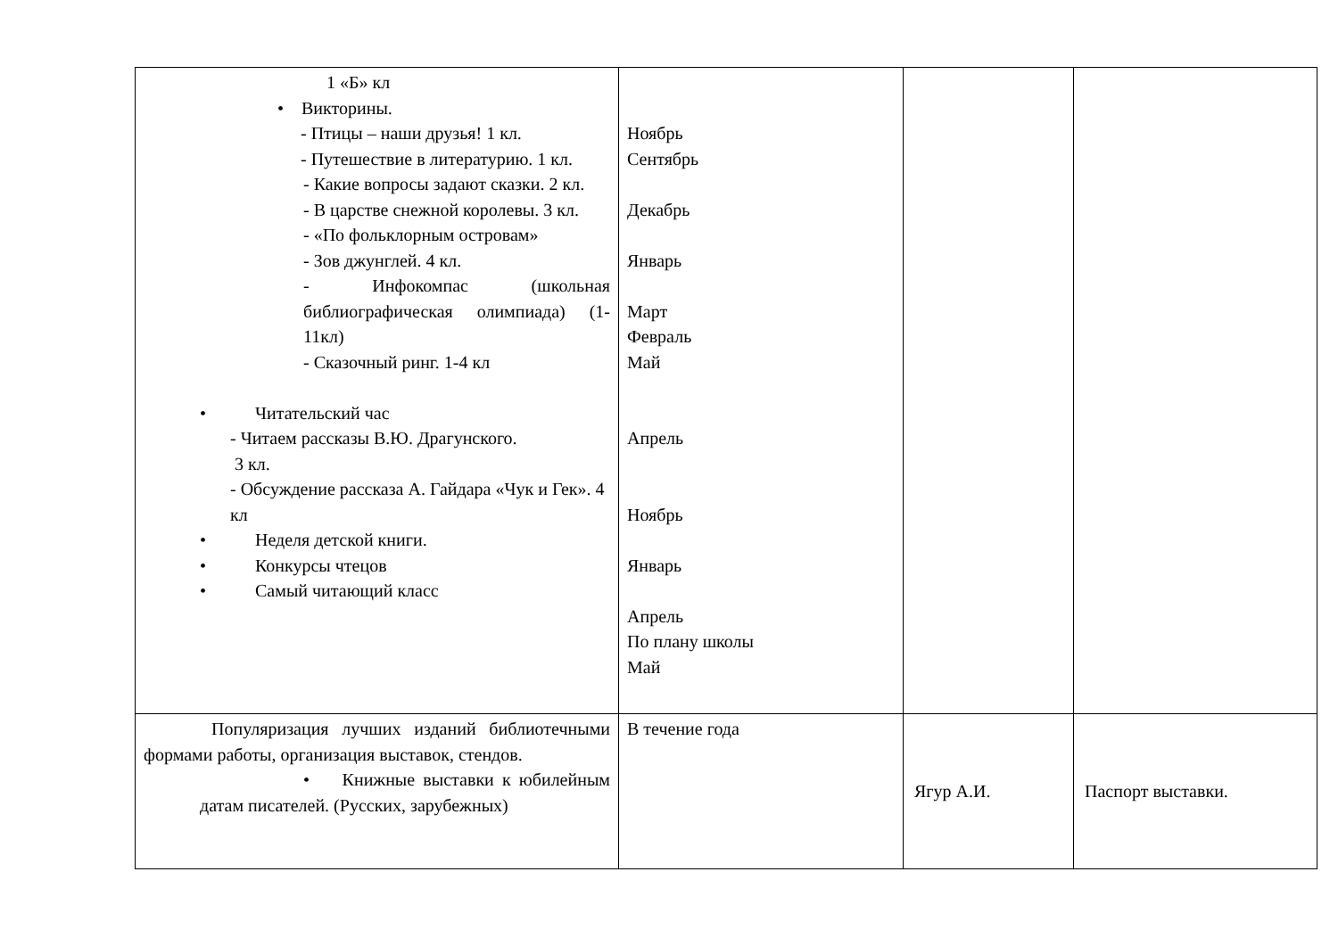| 1 «Б» кл • Викторины. - Птицы – наши друзья! 1 кл. - Путешествие в литературию. 1 кл. - Какие вопросы задают сказки. 2 кл. - В царстве снежной королевы. 3 кл. - «По фольклорным островам» - Зов джунглей. 4 кл. - Инфокомпас (школьная библиографическая олимпиада) (1-11кл) - Сказочный ринг. 1-4 кл • Читательский час - Читаем рассказы В.Ю. Драгунского. 3 кл. - Обсуждение рассказа А. Гайдара «Чук и Гек». 4 кл • Неделя детской книги. • Конкурсы чтецов • Самый читающий класс | Ноябрь Сентябрь Декабрь Январь Март Февраль Май Апрель Ноябрь Январь Апрель По плану школы Май | | |
| Популяризация лучших изданий библиотечными формами работы, организация выставок, стендов. • Книжные выставки к юбилейным датам писателей. (Русских, зарубежных) | В течение года | Ягур А.И. | Паспорт выставки. |